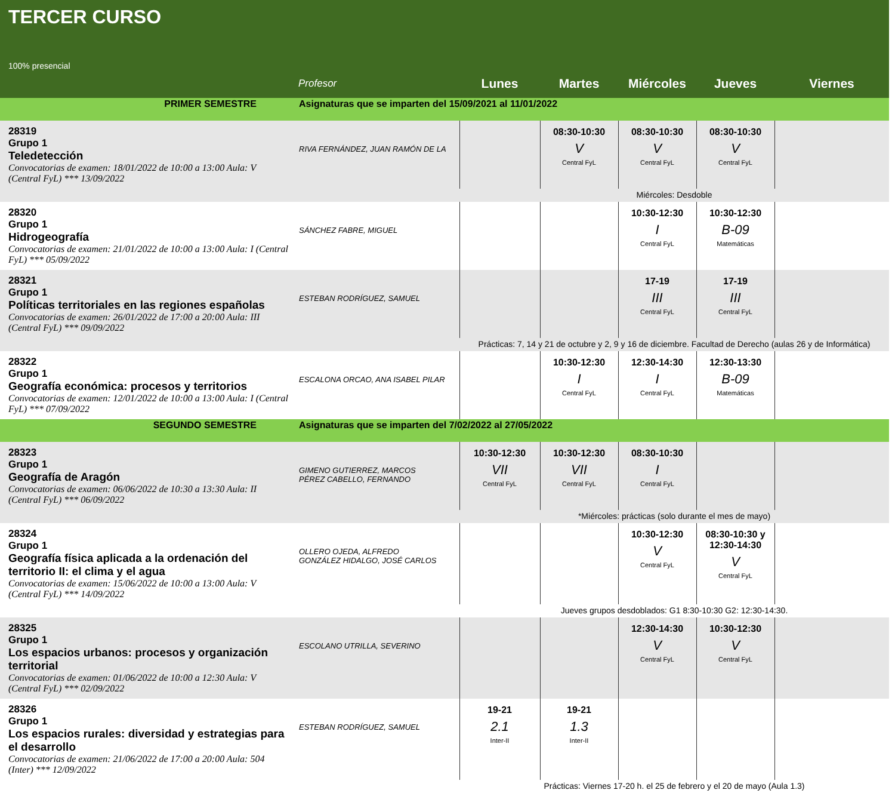TERCER CURSO
100% presencial
| | Profesor | Lunes | Martes | Miércoles | Jueves | Viernes |
| --- | --- | --- | --- | --- | --- | --- |
| PRIMER SEMESTRE | Asignaturas que se imparten del 15/09/2021 al 11/01/2022 | | | | | |
| 28319 Grupo 1 Teledetección Convocatorias de examen: 18/01/2022 de 10:00 a 13:00 Aula: V (Central FyL) *** 13/09/2022 | RIVA FERNÁNDEZ, JUAN RAMÓN DE LA | | 08:30-10:30 V Central FyL | 08:30-10:30 V Central FyL | 08:30-10:30 V Central FyL | |
| | | Miércoles: Desdoble | | | | |
| 28320 Grupo 1 Hidrogeografía Convocatorias de examen: 21/01/2022 de 10:00 a 13:00 Aula: I (Central FyL) *** 05/09/2022 | SÁNCHEZ FABRE, MIGUEL | | | 10:30-12:30 I Central FyL | 10:30-12:30 B-09 Matemáticas | |
| 28321 Grupo 1 Políticas territoriales en las regiones españolas Convocatorias de examen: 26/01/2022 de 17:00 a 20:00 Aula: III (Central FyL) *** 09/09/2022 | ESTEBAN RODRÍGUEZ, SAMUEL | | | 17-19 III Central FyL | 17-19 III Central FyL | |
| | | Prácticas: 7, 14 y 21 de octubre y 2, 9 y 16 de diciembre. Facultad de Derecho (aulas 26 y de Informática) | | | | |
| 28322 Grupo 1 Geografía económica: procesos y territorios Convocatorias de examen: 12/01/2022 de 10:00 a 13:00 Aula: I (Central FyL) *** 07/09/2022 | ESCALONA ORCAO, ANA ISABEL PILAR | | 10:30-12:30 I Central FyL | 12:30-14:30 I Central FyL | 12:30-13:30 B-09 Matemáticas | |
| SEGUNDO SEMESTRE | Asignaturas que se imparten del 7/02/2022 al 27/05/2022 | | | | | |
| 28323 Grupo 1 Geografía de Aragón Convocatorias de examen: 06/06/2022 de 10:30 a 13:30 Aula: II (Central FyL) *** 06/09/2022 | GIMENO GUTIERREZ, MARCOS PÉREZ CABELLO, FERNANDO | 10:30-12:30 VII Central FyL | 10:30-12:30 VII Central FyL | 08:30-10:30 I Central FyL | | |
| | | *Miércoles: prácticas (solo durante el mes de mayo) | | | | |
| 28324 Grupo 1 Geografía física aplicada a la ordenación del territorio II: el clima y el agua Convocatorias de examen: 15/06/2022 de 10:00 a 13:00 Aula: V (Central FyL) *** 14/09/2022 | OLLERO OJEDA, ALFREDO GONZÁLEZ HIDALGO, JOSÉ CARLOS | | | 10:30-12:30 V Central FyL | 08:30-10:30 y 12:30-14:30 V Central FyL | |
| | | Jueves grupos desdoblados: G1 8:30-10:30 G2: 12:30-14:30. | | | | |
| 28325 Grupo 1 Los espacios urbanos: procesos y organización territorial Convocatorias de examen: 01/06/2022 de 10:00 a 12:30 Aula: V (Central FyL) *** 02/09/2022 | ESCOLANO UTRILLA, SEVERINO | | | 12:30-14:30 V Central FyL | 10:30-12:30 V Central FyL | |
| 28326 Grupo 1 Los espacios rurales: diversidad y estrategias para el desarrollo Convocatorias de examen: 21/06/2022 de 17:00 a 20:00 Aula: 504 (Inter) *** 12/09/2022 | ESTEBAN RODRÍGUEZ, SAMUEL | 19-21 2.1 Inter-II | 19-21 1.3 Inter-II | | | |
| | | Prácticas: Viernes 17-20 h. el 25 de febrero y el 20 de mayo (Aula 1.3) | | | | |